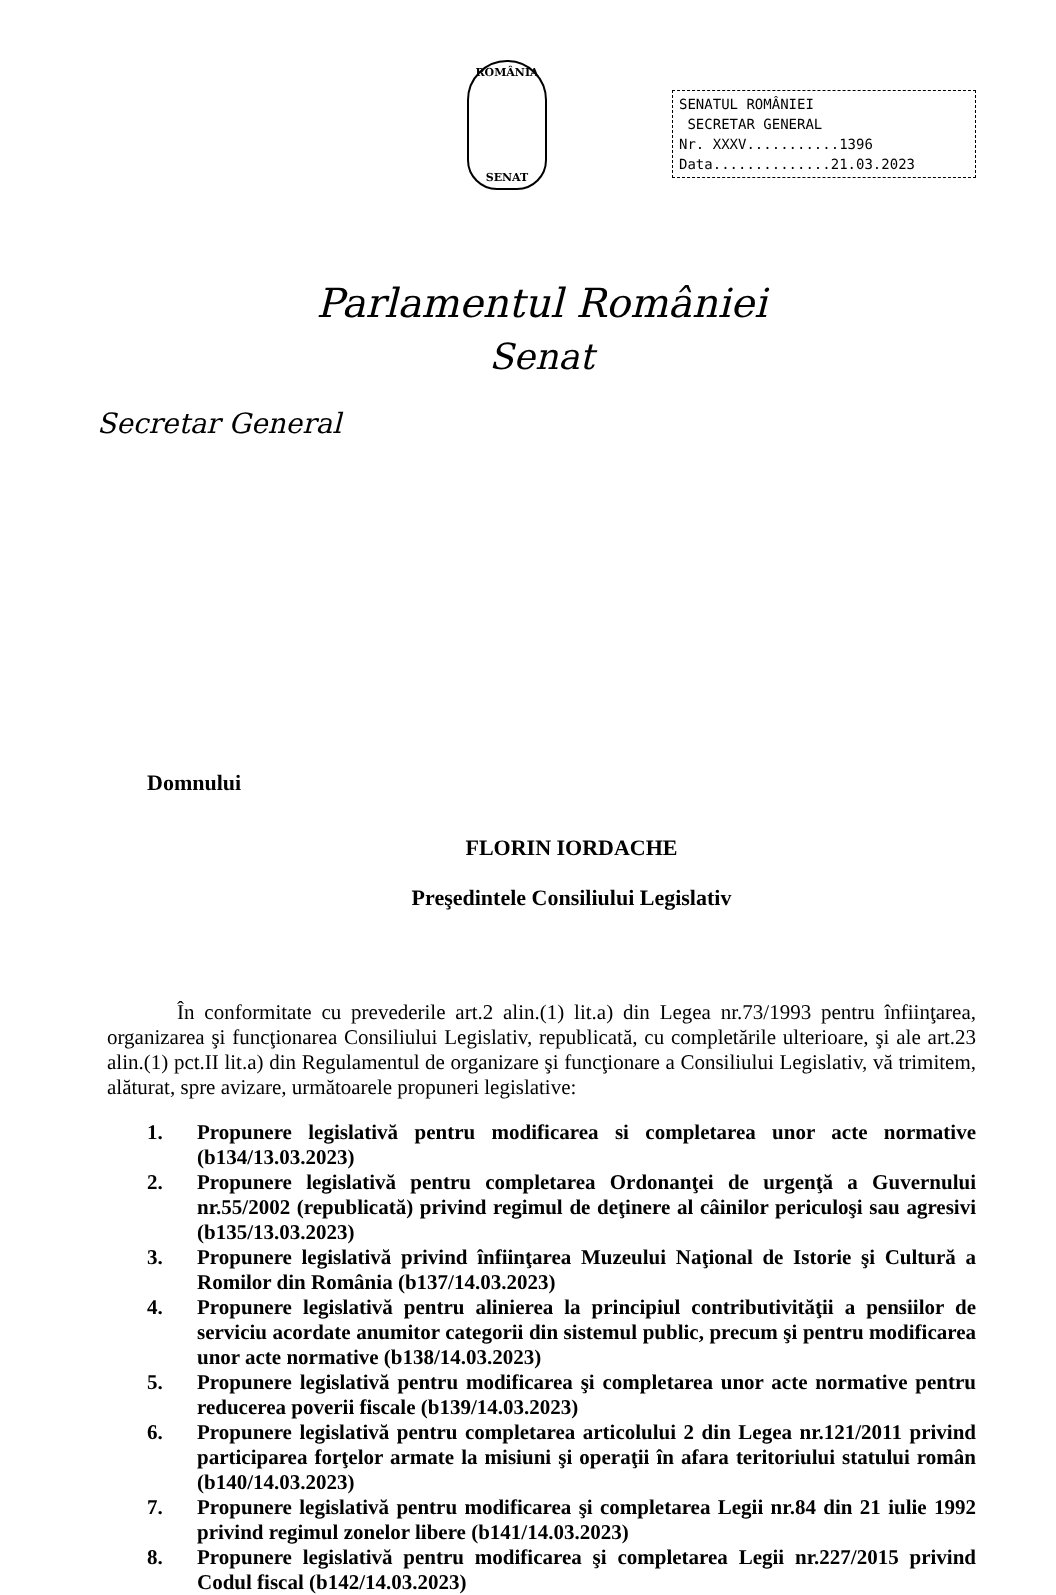ROMÂNIA
SENAT
SENATUL ROMÂNIEI
SECRETAR GENERAL
Nr. XXXV...........1396
Data..............21.03.2023
Parlamentul României
Senat
Secretar General
Domnului
FLORIN IORDACHE
Preşedintele Consiliului Legislativ
În conformitate cu prevederile art.2 alin.(1) lit.a) din Legea nr.73/1993 pentru înfiinţarea, organizarea şi funcţionarea Consiliului Legislativ, republicată, cu completările ulterioare, şi ale art.23 alin.(1) pct.II lit.a) din Regulamentul de organizare şi funcţionare a Consiliului Legislativ, vă trimitem, alăturat, spre avizare, următoarele propuneri legislative:
1. Propunere legislativă pentru modificarea si completarea unor acte normative (b134/13.03.2023)
2. Propunere legislativă pentru completarea Ordonanţei de urgenţă a Guvernului nr.55/2002 (republicată) privind regimul de deţinere al câinilor periculoşi sau agresivi (b135/13.03.2023)
3. Propunere legislativă privind înfiinţarea Muzeului Naţional de Istorie şi Cultură a Romilor din România (b137/14.03.2023)
4. Propunere legislativă pentru alinierea la principiul contributivităţii a pensiilor de serviciu acordate anumitor categorii din sistemul public, precum şi pentru modificarea unor acte normative (b138/14.03.2023)
5. Propunere legislativă pentru modificarea şi completarea unor acte normative pentru reducerea poverii fiscale (b139/14.03.2023)
6. Propunere legislativă pentru completarea articolului 2 din Legea nr.121/2011 privind participarea forţelor armate la misiuni şi operaţii în afara teritoriului statului român (b140/14.03.2023)
7. Propunere legislativă pentru modificarea şi completarea Legii nr.84 din 21 iulie 1992 privind regimul zonelor libere (b141/14.03.2023)
8. Propunere legislativă pentru modificarea şi completarea Legii nr.227/2015 privind Codul fiscal (b142/14.03.2023)